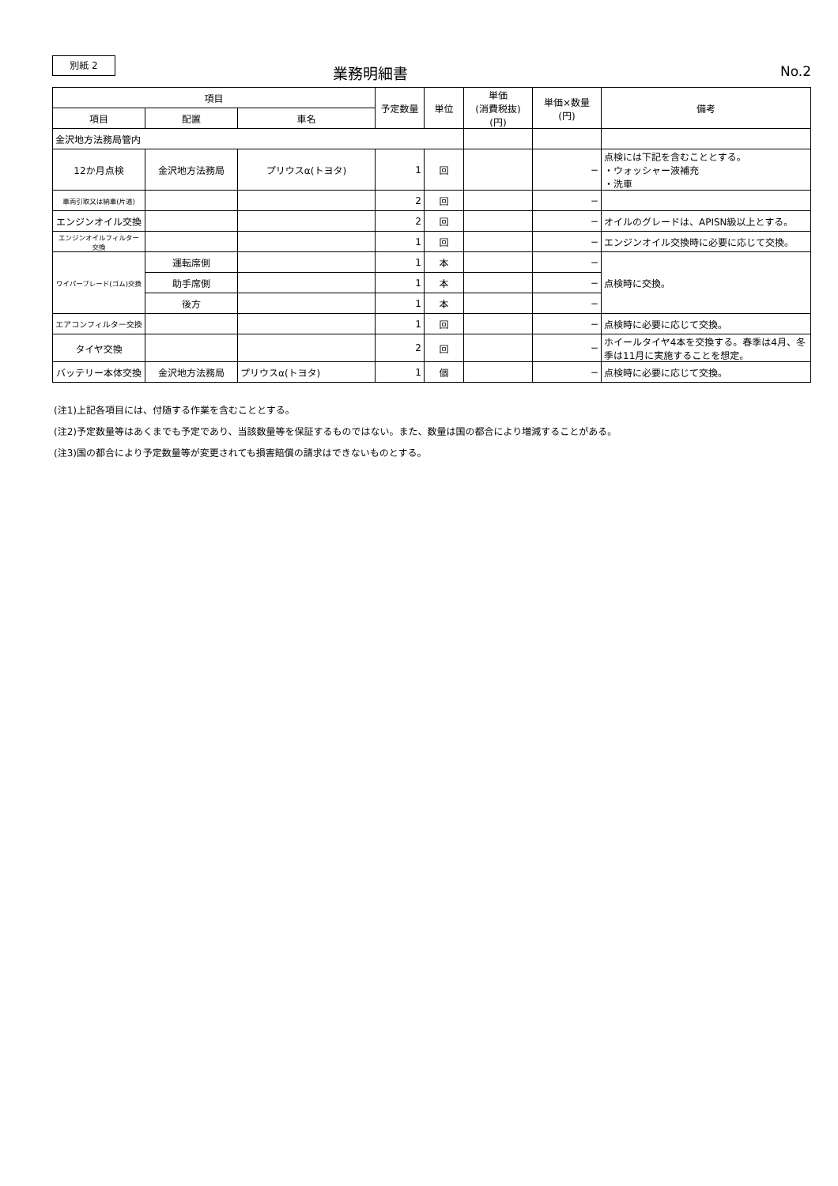別紙 2
業務明細書 No.2
| 項目 | | | 予定数量 | 単位 | 単価 (消費税抜) (円) | 単価×数量 (円) | 備考 |
| --- | --- | --- | --- | --- | --- | --- | --- |
| 項目 | 配置 | 車名 | | | | | |
| 金沢地方法務局管内 | | | | | | | |
| 12か月点検 | 金沢地方法務局 | プリウスα(トヨタ) | 1 | 回 | | − | 点検には下記を含むこととする。 ・ウォッシャー液補充 ・洗車 |
| 車両引取又は納車(片道) | | | 2 | 回 | | − | |
| エンジンオイル交換 | | | 2 | 回 | | − | オイルのグレードは、APISN級以上とする。 |
| エンジンオイルフィルター交換 | | | 1 | 回 | | − | エンジンオイル交換時に必要に応じて交換。 |
| ワイパーブレード(ゴム)交換 | 運転席側 | | 1 | 本 | | − | 点検時に交換。 |
| | 助手席側 | | 1 | 本 | | − | |
| | 後方 | | 1 | 本 | | − | |
| エアコンフィルター交換 | | | 1 | 回 | | − | 点検時に必要に応じて交換。 |
| タイヤ交換 | | | 2 | 回 | | − | ホイールタイヤ4本を交換する。春季は4月、冬季は11月に実施することを想定。 |
| バッテリー本体交換 | 金沢地方法務局 | プリウスα(トヨタ) | 1 | 個 | | − | 点検時に必要に応じて交換。 |
(注1)上記各項目には、付随する作業を含むこととする。
(注2)予定数量等はあくまでも予定であり、当該数量等を保証するものではない。また、数量は国の都合により増減することがある。
(注3)国の都合により予定数量等が変更されても損害賠償の請求はできないものとする。